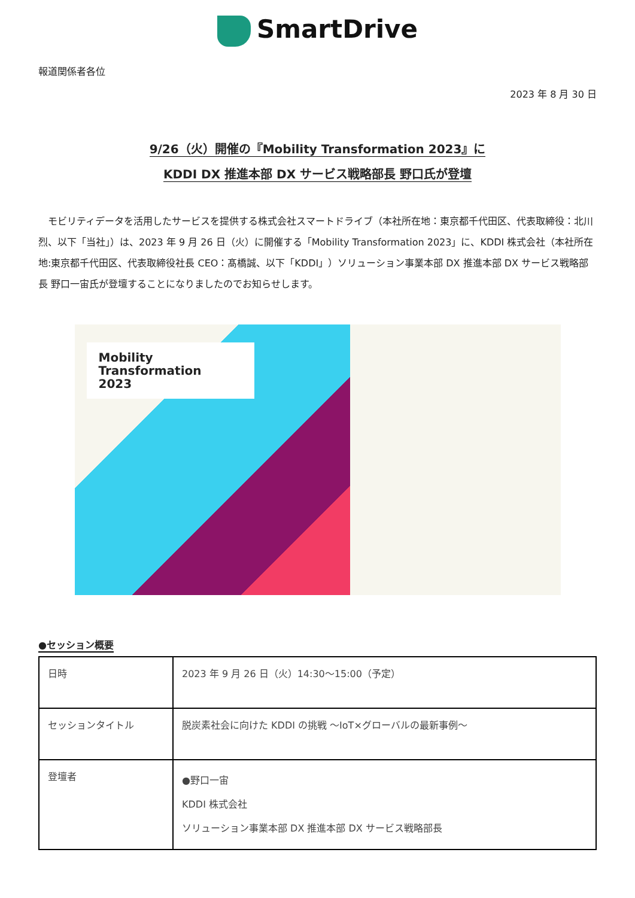SmartDrive
報道関係者各位
2023 年 8 月 30 日
9/26（火）開催の『Mobility Transformation 2023』に
KDDI DX 推進本部 DX サービス戦略部長 野口氏が登壇
モビリティデータを活用したサービスを提供する株式会社スマートドライブ（本社所在地：東京都千代田区、代表取締役：北川烈、以下「当社」）は、2023 年 9 月 26 日（火）に開催する「Mobility Transformation 2023」に、KDDI 株式会社（本社所在地:東京都千代田区、代表取締役社長 CEO：髙橋誠、以下「KDDI」）ソリューション事業本部 DX 推進本部 DX サービス戦略部長 野口一宙氏が登壇することになりましたのでお知らせします。
Mobility
Transformation
2023
●セッション概要
| 日時 | 2023 年 9 月 26 日（火）14:30～15:00（予定） |
| セッションタイトル | 脱炭素社会に向けた KDDI の挑戦 ～IoT×グローバルの最新事例～ |
| 登壇者 | ●野口一宙 KDDI 株式会社 ソリューション事業本部 DX 推進本部 DX サービス戦略部長 |